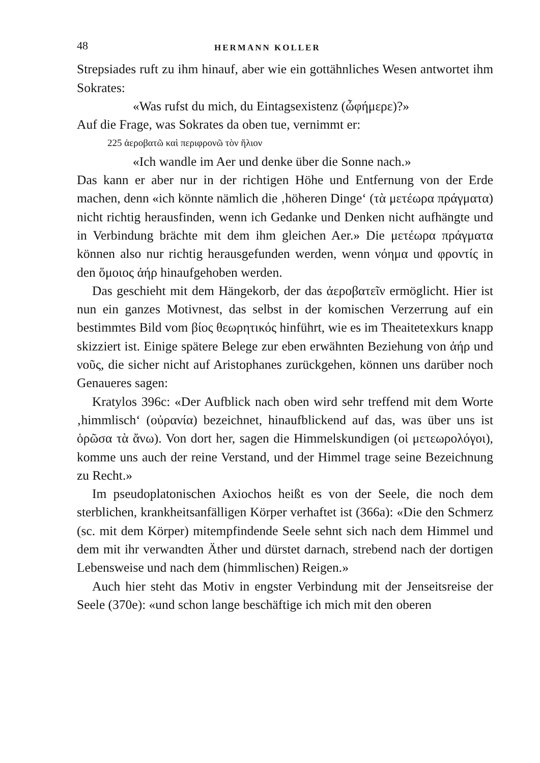48 HERMANN KOLLER
Strepsiades ruft zu ihm hinauf, aber wie ein gottähnliches Wesen antwortet ihm Sokrates:
«Was rufst du mich, du Eintagsexistenz (ὦφήμερε)?»
Auf die Frage, was Sokrates da oben tue, vernimmt er:
225 ἀεροβατῶ καὶ περιφρονῶ τὸν ἥλιον
«Ich wandle im Aer und denke über die Sonne nach.»
Das kann er aber nur in der richtigen Höhe und Entfernung von der Erde machen, denn «ich könnte nämlich die ‚höheren Dinge‘ (τὰ μετέωρα πράγματα) nicht richtig herausfinden, wenn ich Gedanke und Denken nicht aufhängte und in Verbindung brächte mit dem ihm gleichen Aer.» Die μετέωρα πράγματα können also nur richtig herausgefunden werden, wenn νόημα und φροντίς in den ὅμοιος ἀήρ hinaufgehoben werden.
Das geschieht mit dem Hängekorb, der das ἀεροβατεῖν ermöglicht. Hier ist nun ein ganzes Motivnest, das selbst in der komischen Verzerrung auf ein bestimmtes Bild vom βίος θεωρητικός hinführt, wie es im Theaitetexkurs knapp skizziert ist. Einige spätere Belege zur eben erwähnten Beziehung von ἀήρ und νοῦς, die sicher nicht auf Aristophanes zurückgehen, können uns darüber noch Genaueres sagen:
Kratylos 396c: «Der Aufblick nach oben wird sehr treffend mit dem Worte ‚himmlisch‘ (οὐρανία) bezeichnet, hinaufblickend auf das, was über uns ist ὁρῶσα τὰ ἄνω). Von dort her, sagen die Himmelskundigen (οἱ μετεωρολόγοι), komme uns auch der reine Verstand, und der Himmel trage seine Bezeichnung zu Recht.»
Im pseudoplatonischen Axiochos heißt es von der Seele, die noch dem sterblichen, krankheitsanfälligen Körper verhaftet ist (366a): «Die den Schmerz (sc. mit dem Körper) mitempfindende Seele sehnt sich nach dem Himmel und dem mit ihr verwandten Äther und dürstet darnach, strebend nach der dortigen Lebensweise und nach dem (himmlischen) Reigen.»
Auch hier steht das Motiv in engster Verbindung mit der Jenseitsreise der Seele (370e): «und schon lange beschäftige ich mich mit den oberen